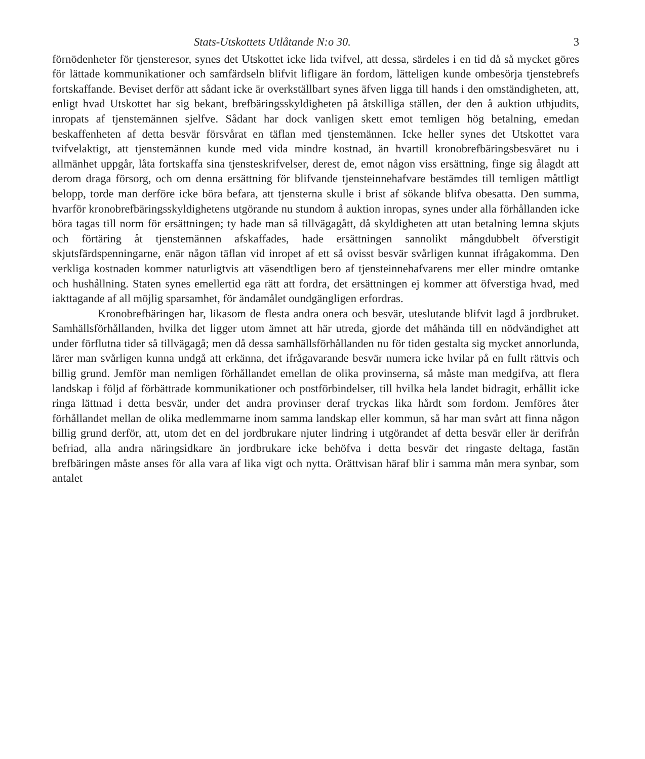Stats-Utskottets Utlåtande N:o 30. 3
förnödenheter för tjensteresor, synes det Utskottet icke lida tvifvel, att dessa, särdeles i en tid då så mycket göres för lättade kommunikationer och samfärdseln blifvit lifligare än fordom, lätteligen kunde ombesörja tjenstebrefs fortskaffande. Beviset derför att sådant icke är overkställbart synes äfven ligga till hands i den omständigheten, att, enligt hvad Utskottet har sig bekant, brefbäringsskyldigheten på åtskilliga ställen, der den å auktion utbjudits, inropats af tjenstemännen sjelfve. Sådant har dock vanligen skett emot temligen hög betalning, emedan beskaffenheten af detta besvär försvårat en täflan med tjenstemännen. Icke heller synes det Utskottet vara tvifvelaktigt, att tjenstemännen kunde med vida mindre kostnad, än hvartill kronobrefbäringsbesväret nu i allmänhet uppgår, låta fortskaffa sina tjensteskrifvelser, derest de, emot någon viss ersättning, finge sig ålagdt att derom draga försorg, och om denna ersättning för blifvande tjensteinnehafvare bestämdes till temligen måttligt belopp, torde man derföre icke böra befara, att tjensterna skulle i brist af sökande blifva obesatta. Den summa, hvarför kronobrefbäringsskyldighetens utgörande nu stundom å auktion inropas, synes under alla förhållanden icke böra tagas till norm för ersättningen; ty hade man så tillvägagått, då skyldigheten att utan betalning lemna skjuts och förtäring åt tjenstemännen afskaffades, hade ersättningen sannolikt mångdubbelt öfverstigit skjutsfärdspenningarne, enär någon täflan vid inropet af ett så ovisst besvär svårligen kunnat ifrågakomma. Den verkliga kostnaden kommer naturligtvis att väsendtligen bero af tjensteinnehafvarens mer eller mindre omtanke och hushållning. Staten synes emellertid ega rätt att fordra, det ersättningen ej kommer att öfverstiga hvad, med iakttagande af all möjlig sparsamhet, för ändamålet oundgängligen erfordras.
Kronobrefbäringen har, likasom de flesta andra onera och besvär, uteslutande blifvit lagd å jordbruket. Samhällsförhållanden, hvilka det ligger utom ämnet att här utreda, gjorde det måhända till en nödvändighet att under förflutna tider så tillvägagå; men då dessa samhällsförhållanden nu för tiden gestalta sig mycket annorlunda, lärer man svårligen kunna undgå att erkänna, det ifrågavarande besvär numera icke hvilar på en fullt rättvis och billig grund. Jemför man nemligen förhållandet emellan de olika provinserna, så måste man medgifva, att flera landskap i följd af förbättrade kommunikationer och postförbindelser, till hvilka hela landet bidragit, erhållit icke ringa lättnad i detta besvär, under det andra provinser deraf tryckas lika hårdt som fordom. Jemföres åter förhållandet mellan de olika medlemmarne inom samma landskap eller kommun, så har man svårt att finna någon billig grund derför, att, utom det en del jordbrukare njuter lindring i utgörandet af detta besvär eller är derifrån befriad, alla andra näringsidkare än jordbrukare icke behöfva i detta besvär det ringaste deltaga, fastän brefbäringen måste anses för alla vara af lika vigt och nytta. Orättvisan häraf blir i samma mån mera synbar, som antalet